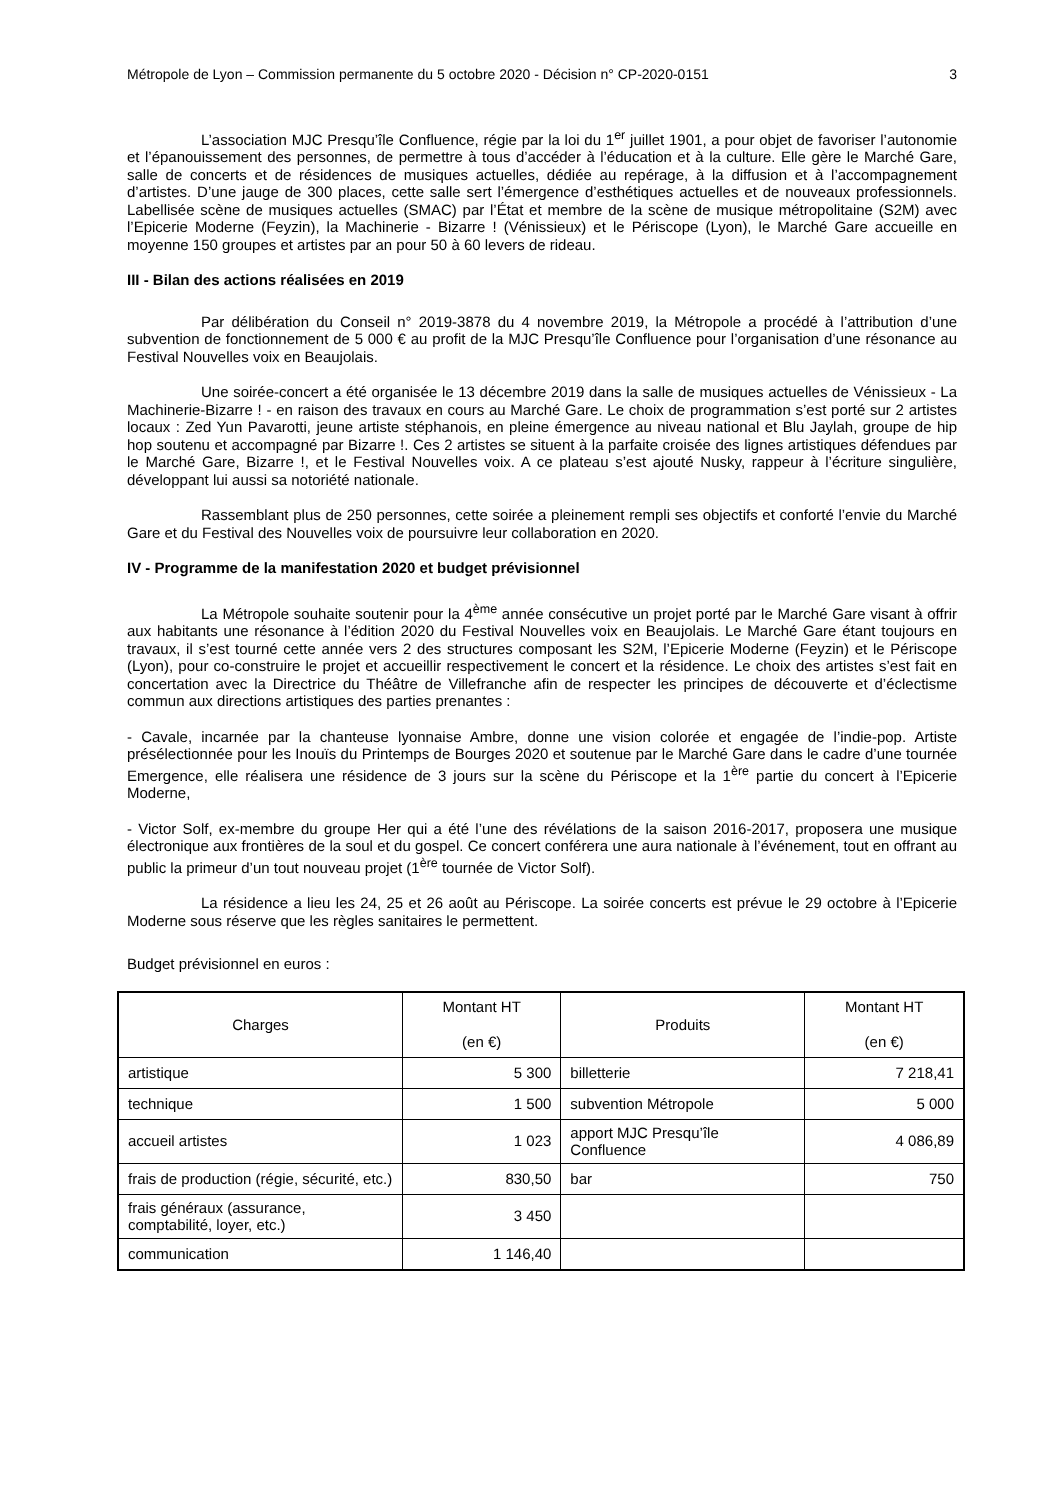Métropole de Lyon – Commission permanente du 5 octobre 2020 - Décision n° CP-2020-0151 3
L’association MJC Presqu’île Confluence, régie par la loi du 1<sup>er</sup> juillet 1901, a pour objet de favoriser l’autonomie et l’épanouissement des personnes, de permettre à tous d’accéder à l’éducation et à la culture. Elle gère le Marché Gare, salle de concerts et de résidences de musiques actuelles, dédiée au repérage, à la diffusion et à l’accompagnement d’artistes. D’une jauge de 300 places, cette salle sert l’émergence d’esthétiques actuelles et de nouveaux professionnels. Labellisée scène de musiques actuelles (SMAC) par l’État et membre de la scène de musique métropolitaine (S2M) avec l’Epicerie Moderne (Feyzin), la Machinerie - Bizarre ! (Vénissieux) et le Périscope (Lyon), le Marché Gare accueille en moyenne 150 groupes et artistes par an pour 50 à 60 levers de rideau.
III - Bilan des actions réalisées en 2019
Par délibération du Conseil n° 2019-3878 du 4 novembre 2019, la Métropole a procédé à l’attribution d’une subvention de fonctionnement de 5 000 € au profit de la MJC Presqu’île Confluence pour l’organisation d’une résonance au Festival Nouvelles voix en Beaujolais.
Une soirée-concert a été organisée le 13 décembre 2019 dans la salle de musiques actuelles de Vénissieux - La Machinerie-Bizarre ! - en raison des travaux en cours au Marché Gare. Le choix de programmation s’est porté sur 2 artistes locaux : Zed Yun Pavarotti, jeune artiste stéphanois, en pleine émergence au niveau national et Blu Jaylah, groupe de hip hop soutenu et accompagné par Bizarre !. Ces 2 artistes se situent à la parfaite croisée des lignes artistiques défendues par le Marché Gare, Bizarre !, et le Festival Nouvelles voix. A ce plateau s’est ajouté Nusky, rappeur à l’écriture singulière, développant lui aussi sa notoriété nationale.
Rassemblant plus de 250 personnes, cette soirée a pleinement rempli ses objectifs et conforté l’envie du Marché Gare et du Festival des Nouvelles voix de poursuivre leur collaboration en 2020.
IV - Programme de la manifestation 2020 et budget prévisionnel
La Métropole souhaite soutenir pour la 4<sup>ème</sup> année consécutive un projet porté par le Marché Gare visant à offrir aux habitants une résonance à l’édition 2020 du Festival Nouvelles voix en Beaujolais. Le Marché Gare étant toujours en travaux, il s’est tourné cette année vers 2 des structures composant les S2M, l’Epicerie Moderne (Feyzin) et le Périscope (Lyon), pour co-construire le projet et accueillir respectivement le concert et la résidence. Le choix des artistes s’est fait en concertation avec la Directrice du Théâtre de Villefranche afin de respecter les principes de découverte et d’éclectisme commun aux directions artistiques des parties prenantes :
- Cavale, incarnée par la chanteuse lyonnaise Ambre, donne une vision colorée et engagée de l’indie-pop. Artiste présélectionnée pour les Inouïs du Printemps de Bourges 2020 et soutenue par le Marché Gare dans le cadre d’une tournée Emergence, elle réalisera une résidence de 3 jours sur la scène du Périscope et la 1<sup>ère</sup> partie du concert à l’Epicerie Moderne,
- Victor Solf, ex-membre du groupe Her qui a été l’une des révélations de la saison 2016-2017, proposera une musique électronique aux frontières de la soul et du gospel. Ce concert conférera une aura nationale à l’événement, tout en offrant au public la primeur d’un tout nouveau projet (1<sup>ère</sup> tournée de Victor Solf).
La résidence a lieu les 24, 25 et 26 août au Périscope. La soirée concerts est prévue le 29 octobre à l’Epicerie Moderne sous réserve que les règles sanitaires le permettent.
Budget prévisionnel en euros :
| Charges | Montant HT (en €) | Produits | Montant HT (en €) |
| --- | --- | --- | --- |
| artistique | 5 300 | billetterie | 7 218,41 |
| technique | 1 500 | subvention Métropole | 5 000 |
| accueil artistes | 1 023 | apport MJC Presqu’île Confluence | 4 086,89 |
| frais de production (régie, sécurité, etc.) | 830,50 | bar | 750 |
| frais généraux (assurance, comptabilité, loyer, etc.) | 3 450 | | |
| communication | 1 146,40 | | |